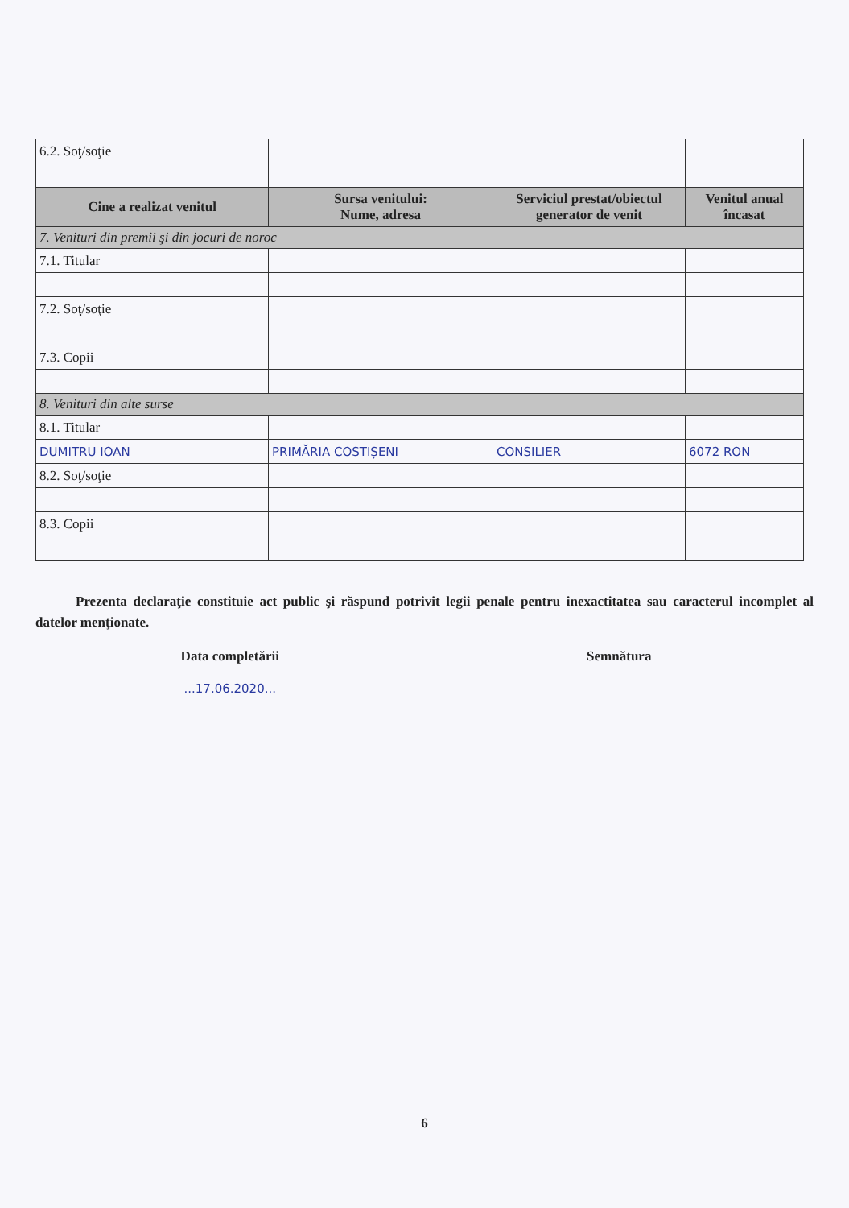| 6.2. Soţ/soţie | | | |
| Cine a realizat venitul | Sursa venitului: Nume, adresa | Serviciul prestat/obiectul generator de venit | Venitul anual încasat |
| 7. Venituri din premii şi din jocuri de noroc | | | |
| 7.1. Titular | | | |
| 7.2. Soţ/soţie | | | |
| 7.3. Copii | | | |
| 8. Venituri din alte surse | | | |
| 8.1. Titular | | | |
| DUMITRU IOAN | PRIMĂRIA COSTIȘENI | CONSILIER | 6072 RON |
| 8.2. Soţ/soţie | | | |
| 8.3. Copii | | | |
Prezenta declaraţie constituie act public şi răspund potrivit legii penale pentru inexactitatea sau caracterul incomplet al datelor menţionate.
Data completării
...17.06.2020...
Semnătura
6